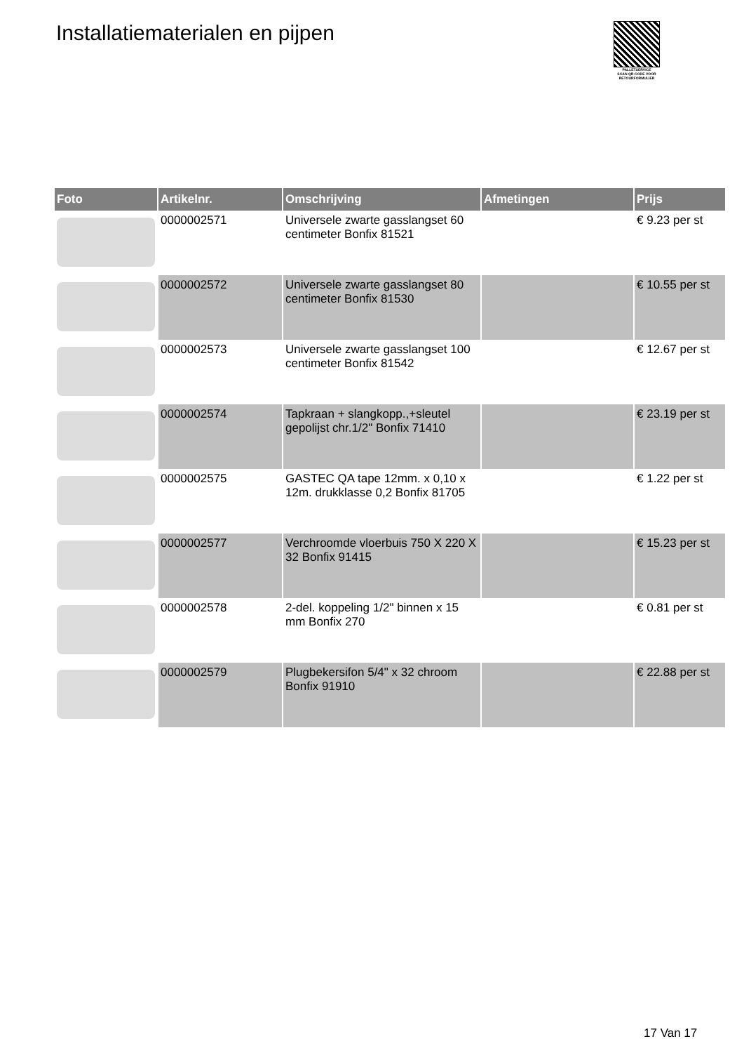Installatiematerialen en pijpen
PALLETSERVICE
SCAN QR-CODE VOOR RETOURFORMULIER
| Foto | Artikelnr. | Omschrijving | Afmetingen | Prijs |
| --- | --- | --- | --- | --- |
| | 0000002571 | Universele zwarte gasslangset 60 centimeter Bonfix 81521 | | € 9.23 per st |
| | 0000002572 | Universele zwarte gasslangset 80 centimeter Bonfix 81530 | | € 10.55 per st |
| | 0000002573 | Universele zwarte gasslangset 100 centimeter Bonfix 81542 | | € 12.67 per st |
| | 0000002574 | Tapkraan + slangkopp.,+sleutel gepolijst chr.1/2" Bonfix 71410 | | € 23.19 per st |
| | 0000002575 | GASTEC QA tape 12mm. x 0,10 x 12m. drukklasse 0,2 Bonfix 81705 | | € 1.22 per st |
| | 0000002577 | Verchroomde vloerbuis 750 X 220 X 32 Bonfix 91415 | | € 15.23 per st |
| | 0000002578 | 2-del. koppeling 1/2" binnen x 15 mm Bonfix 270 | | € 0.81 per st |
| | 0000002579 | Plugbekersifon 5/4" x 32 chroom Bonfix 91910 | | € 22.88 per st |
17 Van 17